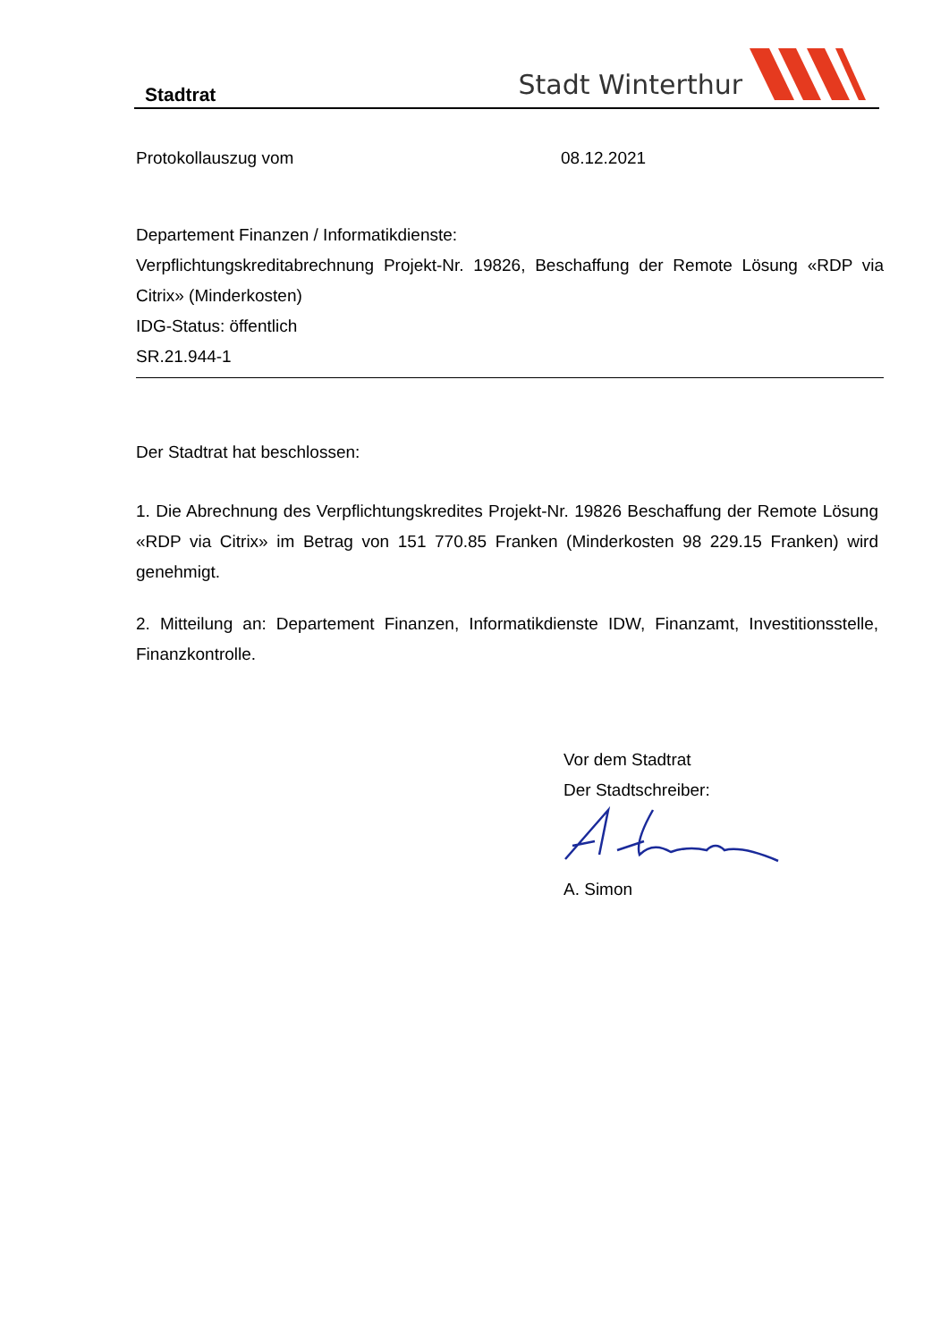Stadtrat Stadt Winterthur
Protokollauszug vom 08.12.2021
Departement Finanzen / Informatikdienste:
Verpflichtungskreditabrechnung Projekt-Nr. 19826, Beschaffung der Remote Lösung «RDP via Citrix» (Minderkosten)
IDG-Status: öffentlich
SR.21.944-1
Der Stadtrat hat beschlossen:
1. Die Abrechnung des Verpflichtungskredites Projekt-Nr. 19826 Beschaffung der Remote Lösung «RDP via Citrix» im Betrag von 151 770.85 Franken (Minderkosten 98 229.15 Franken) wird genehmigt.
2. Mitteilung an: Departement Finanzen, Informatikdienste IDW, Finanzamt, Investitionsstelle, Finanzkontrolle.
Vor dem Stadtrat
Der Stadtschreiber:
A. Simon